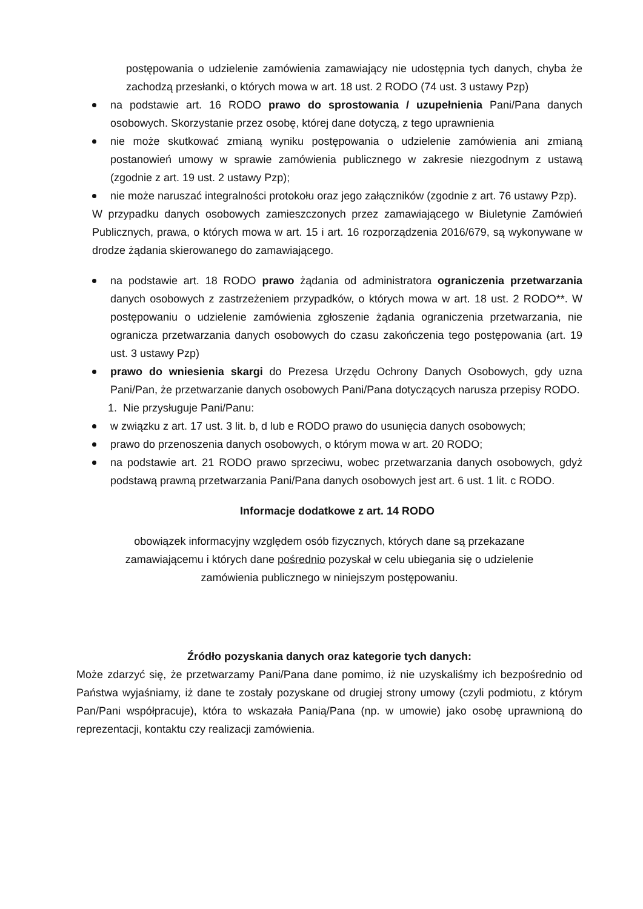postępowania o udzielenie zamówienia zamawiający nie udostępnia tych danych, chyba że zachodzą przesłanki, o których mowa w art. 18 ust. 2 RODO (74 ust. 3 ustawy Pzp)
na podstawie art. 16 RODO prawo do sprostowania / uzupełnienia Pani/Pana danych osobowych. Skorzystanie przez osobę, której dane dotyczą, z tego uprawnienia
nie może skutkować zmianą wyniku postępowania o udzielenie zamówienia ani zmianą postanowień umowy w sprawie zamówienia publicznego w zakresie niezgodnym z ustawą (zgodnie z art. 19 ust. 2 ustawy Pzp);
nie może naruszać integralności protokołu oraz jego załączników (zgodnie z art. 76 ustawy Pzp).
W przypadku danych osobowych zamieszczonych przez zamawiającego w Biuletynie Zamówień Publicznych, prawa, o których mowa w art. 15 i art. 16 rozporządzenia 2016/679, są wykonywane w drodze żądania skierowanego do zamawiającego.
na podstawie art. 18 RODO prawo żądania od administratora ograniczenia przetwarzania danych osobowych z zastrzeżeniem przypadków, o których mowa w art. 18 ust. 2 RODO**. W postępowaniu o udzielenie zamówienia zgłoszenie żądania ograniczenia przetwarzania, nie ogranicza przetwarzania danych osobowych do czasu zakończenia tego postępowania (art. 19 ust. 3 ustawy Pzp)
prawo do wniesienia skargi do Prezesa Urzędu Ochrony Danych Osobowych, gdy uzna Pani/Pan, że przetwarzanie danych osobowych Pani/Pana dotyczących narusza przepisy RODO.
1. Nie przysługuje Pani/Panu:
w związku z art. 17 ust. 3 lit. b, d lub e RODO prawo do usunięcia danych osobowych;
prawo do przenoszenia danych osobowych, o którym mowa w art. 20 RODO;
na podstawie art. 21 RODO prawo sprzeciwu, wobec przetwarzania danych osobowych, gdyż podstawą prawną przetwarzania Pani/Pana danych osobowych jest art. 6 ust. 1 lit. c RODO.
Informacje dodatkowe z art. 14 RODO
obowiązek informacyjny względem osób fizycznych, których dane są przekazane
zamawiającemu i których dane pośrednio pozyskał w celu ubiegania się o udzielenie
zamówienia publicznego w niniejszym postępowaniu.
Źródło pozyskania danych oraz kategorie tych danych:
Może zdarzyć się, że przetwarzamy Pani/Pana dane pomimo, iż nie uzyskaliśmy ich bezpośrednio od Państwa wyjaśniamy, iż dane te zostały pozyskane od drugiej strony umowy (czyli podmiotu, z którym Pan/Pani współpracuje), która to wskazała Panią/Pana (np. w umowie) jako osobę uprawnioną do reprezentacji, kontaktu czy realizacji zamówienia.